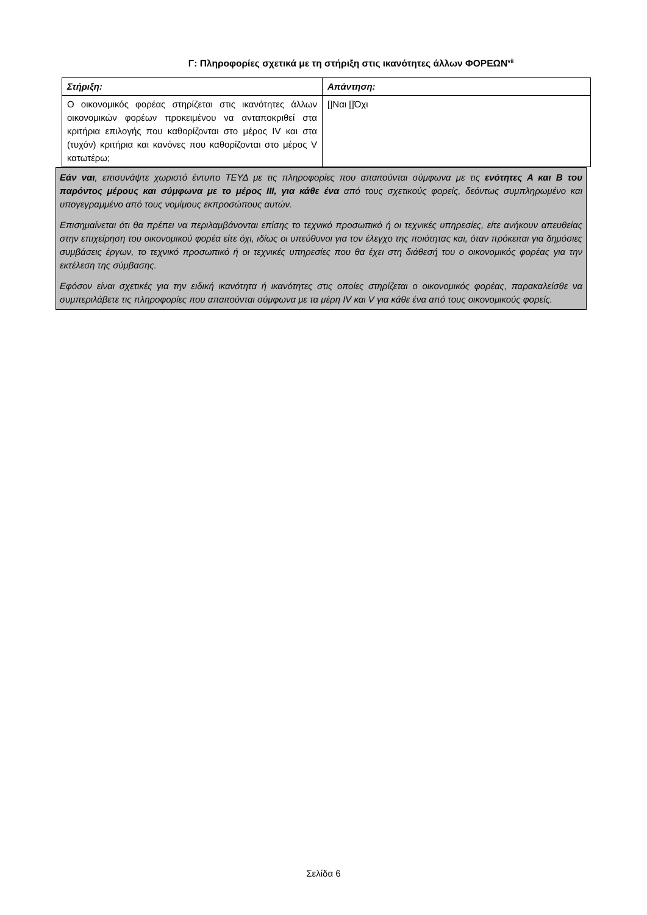Γ: Πληροφορίες σχετικά με τη στήριξη στις ικανότητες άλλων ΦΟΡΕΩΝ<sup>vii</sup>
| Στήριξη: | Απάντηση: |
| Ο οικονομικός φορέας στηρίζεται στις ικανότητες άλλων οικονομικών φορέων προκειμένου να ανταποκριθεί στα κριτήρια επιλογής που καθορίζονται στο μέρος IV και στα (τυχόν) κριτήρια και κανόνες που καθορίζονται στο μέρος V κατωτέρω; | []Ναι []Όχι |
Εάν ναι, επισυνάψτε χωριστό έντυπο ΤΕΥΔ με τις πληροφορίες που απαιτούνται σύμφωνα με τις ενότητες Α και Β του παρόντος μέρους και σύμφωνα με το μέρος ΙΙΙ, για κάθε ένα από τους σχετικούς φορείς, δεόντως συμπληρωμένο και υπογεγραμμένο από τους νομίμους εκπροσώπους αυτών.
Επισημαίνεται ότι θα πρέπει να περιλαμβάνονται επίσης το τεχνικό προσωπικό ή οι τεχνικές υπηρεσίες, είτε ανήκουν απευθείας στην επιχείρηση του οικονομικού φορέα είτε όχι, ιδίως οι υπεύθυνοι για τον έλεγχο της ποιότητας και, όταν πρόκειται για δημόσιες συμβάσεις έργων, το τεχνικό προσωπικό ή οι τεχνικές υπηρεσίες που θα έχει στη διάθεσή του ο οικονομικός φορέας για την εκτέλεση της σύμβασης.
Εφόσον είναι σχετικές για την ειδική ικανότητα ή ικανότητες στις οποίες στηρίζεται ο οικονομικός φορέας, παρακαλείσθε να συμπεριλάβετε τις πληροφορίες που απαιτούνται σύμφωνα με τα μέρη IV και V για κάθε ένα από τους οικονομικούς φορείς.
Σελίδα 6